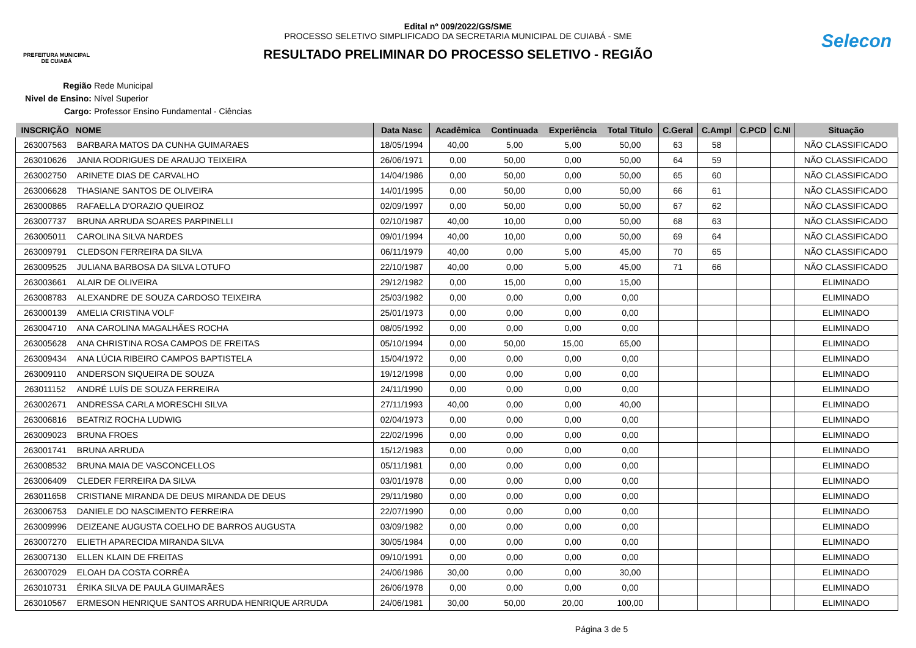PREFEITURA MUNICIPAL
DE CUIABÁ
Edital nº 009/2022/GS/SME
PROCESSO SELETIVO SIMPLIFICADO DA SECRETARIA MUNICIPAL DE CUIABÁ - SME
RESULTADO PRELIMINAR DO PROCESSO SELETIVO - REGIÃO
Selecon
Região Rede Municipal
Nivel de Ensino: Nível Superior
Cargo: Professor Ensino Fundamental - Ciências
| INSCRIÇÃO | NOME | Data Nasc | Acadêmica | Continuada | Experiência | Total Titulo | C.Geral | C.Ampl | C.PCD | C.NI | Situação |
| --- | --- | --- | --- | --- | --- | --- | --- | --- | --- | --- | --- |
| 263007563 | BARBARA MATOS DA CUNHA GUIMARAES | 18/05/1994 | 40,00 | 5,00 | 5,00 | 50,00 | 63 | 58 | | | NÃO CLASSIFICADO |
| 263010626 | JANIA RODRIGUES DE ARAUJO TEIXEIRA | 26/06/1971 | 0,00 | 50,00 | 0,00 | 50,00 | 64 | 59 | | | NÃO CLASSIFICADO |
| 263002750 | ARINETE DIAS DE CARVALHO | 14/04/1986 | 0,00 | 50,00 | 0,00 | 50,00 | 65 | 60 | | | NÃO CLASSIFICADO |
| 263006628 | THASIANE SANTOS DE OLIVEIRA | 14/01/1995 | 0,00 | 50,00 | 0,00 | 50,00 | 66 | 61 | | | NÃO CLASSIFICADO |
| 263000865 | RAFAELLA D'ORAZIO QUEIROZ | 02/09/1997 | 0,00 | 50,00 | 0,00 | 50,00 | 67 | 62 | | | NÃO CLASSIFICADO |
| 263007737 | BRUNA ARRUDA SOARES PARPINELLI | 02/10/1987 | 40,00 | 10,00 | 0,00 | 50,00 | 68 | 63 | | | NÃO CLASSIFICADO |
| 263005011 | CAROLINA SILVA NARDES | 09/01/1994 | 40,00 | 10,00 | 0,00 | 50,00 | 69 | 64 | | | NÃO CLASSIFICADO |
| 263009791 | CLEDSON FERREIRA DA SILVA | 06/11/1979 | 40,00 | 0,00 | 5,00 | 45,00 | 70 | 65 | | | NÃO CLASSIFICADO |
| 263009525 | JULIANA BARBOSA DA SILVA LOTUFO | 22/10/1987 | 40,00 | 0,00 | 5,00 | 45,00 | 71 | 66 | | | NÃO CLASSIFICADO |
| 263003661 | ALAIR DE OLIVEIRA | 29/12/1982 | 0,00 | 15,00 | 0,00 | 15,00 | | | | | ELIMINADO |
| 263008783 | ALEXANDRE DE SOUZA CARDOSO TEIXEIRA | 25/03/1982 | 0,00 | 0,00 | 0,00 | 0,00 | | | | | ELIMINADO |
| 263000139 | AMELIA CRISTINA VOLF | 25/01/1973 | 0,00 | 0,00 | 0,00 | 0,00 | | | | | ELIMINADO |
| 263004710 | ANA CAROLINA MAGALHÃES ROCHA | 08/05/1992 | 0,00 | 0,00 | 0,00 | 0,00 | | | | | ELIMINADO |
| 263005628 | ANA CHRISTINA ROSA CAMPOS DE FREITAS | 05/10/1994 | 0,00 | 50,00 | 15,00 | 65,00 | | | | | ELIMINADO |
| 263009434 | ANA LÚCIA RIBEIRO CAMPOS BAPTISTELA | 15/04/1972 | 0,00 | 0,00 | 0,00 | 0,00 | | | | | ELIMINADO |
| 263009110 | ANDERSON SIQUEIRA DE SOUZA | 19/12/1998 | 0,00 | 0,00 | 0,00 | 0,00 | | | | | ELIMINADO |
| 263011152 | ANDRÉ LUÍS DE SOUZA FERREIRA | 24/11/1990 | 0,00 | 0,00 | 0,00 | 0,00 | | | | | ELIMINADO |
| 263002671 | ANDRESSA CARLA MORESCHI SILVA | 27/11/1993 | 40,00 | 0,00 | 0,00 | 40,00 | | | | | ELIMINADO |
| 263006816 | BEATRIZ ROCHA LUDWIG | 02/04/1973 | 0,00 | 0,00 | 0,00 | 0,00 | | | | | ELIMINADO |
| 263009023 | BRUNA FROES | 22/02/1996 | 0,00 | 0,00 | 0,00 | 0,00 | | | | | ELIMINADO |
| 263001741 | BRUNA ARRUDA | 15/12/1983 | 0,00 | 0,00 | 0,00 | 0,00 | | | | | ELIMINADO |
| 263008532 | BRUNA MAIA DE VASCONCELLOS | 05/11/1981 | 0,00 | 0,00 | 0,00 | 0,00 | | | | | ELIMINADO |
| 263006409 | CLEDER FERREIRA DA SILVA | 03/01/1978 | 0,00 | 0,00 | 0,00 | 0,00 | | | | | ELIMINADO |
| 263011658 | CRISTIANE MIRANDA DE DEUS MIRANDA DE DEUS | 29/11/1980 | 0,00 | 0,00 | 0,00 | 0,00 | | | | | ELIMINADO |
| 263006753 | DANIELE DO NASCIMENTO FERREIRA | 22/07/1990 | 0,00 | 0,00 | 0,00 | 0,00 | | | | | ELIMINADO |
| 263009996 | DEIZEANE AUGUSTA COELHO DE BARROS AUGUSTA | 03/09/1982 | 0,00 | 0,00 | 0,00 | 0,00 | | | | | ELIMINADO |
| 263007270 | ELIETH APARECIDA MIRANDA SILVA | 30/05/1984 | 0,00 | 0,00 | 0,00 | 0,00 | | | | | ELIMINADO |
| 263007130 | ELLEN KLAIN DE FREITAS | 09/10/1991 | 0,00 | 0,00 | 0,00 | 0,00 | | | | | ELIMINADO |
| 263007029 | ELOAH DA COSTA CORRÊA | 24/06/1986 | 30,00 | 0,00 | 0,00 | 30,00 | | | | | ELIMINADO |
| 263010731 | ÉRIKA SILVA DE PAULA GUIMARÃES | 26/06/1978 | 0,00 | 0,00 | 0,00 | 0,00 | | | | | ELIMINADO |
| 263010567 | ERMESON HENRIQUE SANTOS ARRUDA HENRIQUE ARRUDA | 24/06/1981 | 30,00 | 50,00 | 20,00 | 100,00 | | | | | ELIMINADO |
Página 3 de 5